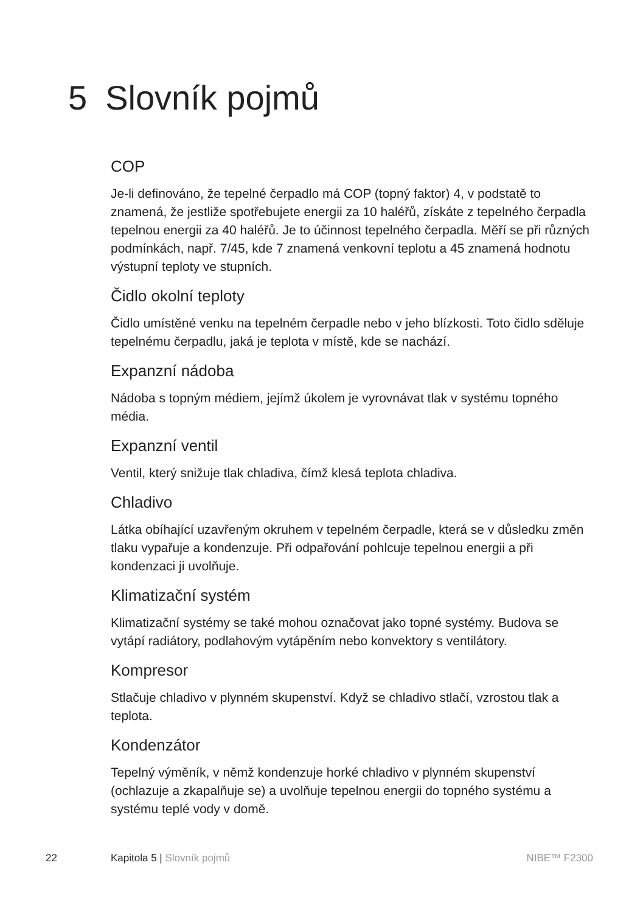5 Slovník pojmů
COP
Je-li definováno, že tepelné čerpadlo má COP (topný faktor) 4, v podstatě to znamená, že jestliže spotřebujete energii za 10 haléřů, získáte z tepel­ného čerpadla tepelnou energii za 40 haléřů. Je to účinnost tepelného čerpadla. Měří se při různých podmínkách, např. 7/45, kde 7 znamená venkovní teplotu a 45 znamená hodnotu výstupní teploty ve stupních.
Čidlo okolní teploty
Čidlo umístěné venku na tepelném čerpadle nebo v jeho blízkosti. Toto čidlo sděluje tepelnému čerpadlu, jaká je teplota v místě, kde se nachází.
Expanzní nádoba
Nádoba s topným médiem, jejímž úkolem je vyrovnávat tlak v systému topného média.
Expanzní ventil
Ventil, který snižuje tlak chladiva, čímž klesá teplota chladiva.
Chladivo
Látka obíhající uzavřeným okruhem v tepelném čerpadle, která se v dů­sledku změn tlaku vypařuje a kondenzuje. Při odpařování pohlcuje tepelnou energii a při kondenzaci ji uvolňuje.
Klimatizační systém
Klimatizační systémy se také mohou označovat jako topné systémy. Budova se vytápí radiátory, podlahovým vytápěním nebo konvektory s ventilátory.
Kompresor
Stlačuje chladivo v plynném skupenství. Když se chladivo stlačí, vzrostou tlak a teplota.
Kondenzátor
Tepelný výměník, v němž kondenzuje horké chladivo v plynném skupenství (ochlazuje a zkapalňuje se) a uvolňuje tepelnou energii do topného systému a systému teplé vody v domě.
22 Kapitola 5 | Slovník pojmů NIBE™ F2300